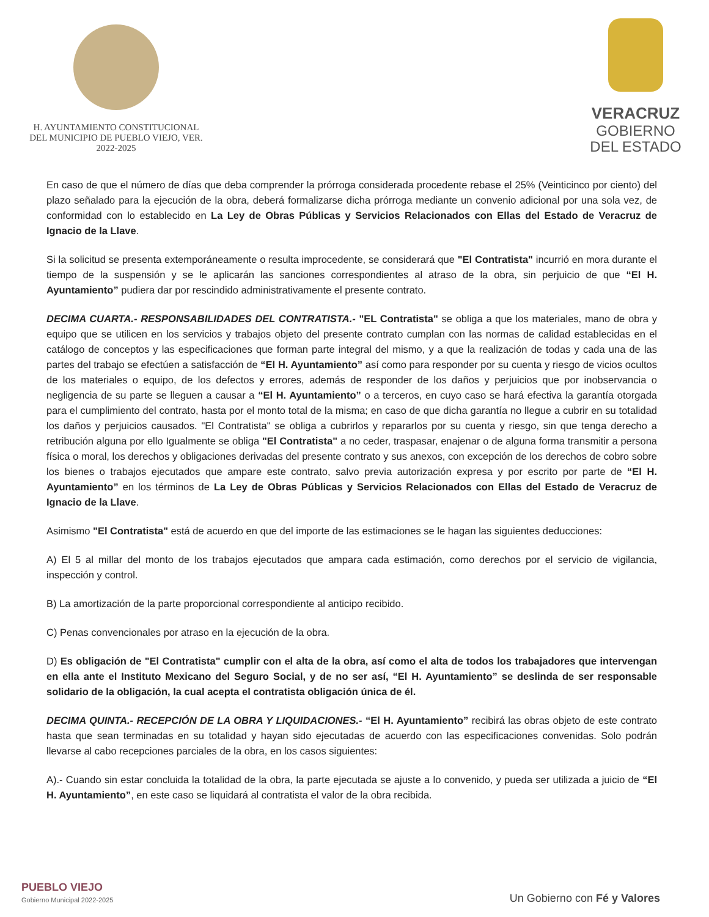H. AYUNTAMIENTO CONSTITUCIONAL
DEL MUNICIPIO DE PUEBLO VIEJO, VER.
2022-2025
VERACRUZ
GOBIERNO
DEL ESTADO
En caso de que el número de días que deba comprender la prórroga considerada procedente rebase el 25% (Veinticinco por ciento) del plazo señalado para la ejecución de la obra, deberá formalizarse dicha prórroga mediante un convenio adicional por una sola vez, de conformidad con lo establecido en La Ley de Obras Públicas y Servicios Relacionados con Ellas del Estado de Veracruz de Ignacio de la Llave.
Si la solicitud se presenta extemporáneamente o resulta improcedente, se considerará que "El Contratista" incurrió en mora durante el tiempo de la suspensión y se le aplicarán las sanciones correspondientes al atraso de la obra, sin perjuicio de que “El H. Ayuntamiento” pudiera dar por rescindido administrativamente el presente contrato.
DECIMA CUARTA.- RESPONSABILIDADES DEL CONTRATISTA.- "EL Contratista" se obliga a que los materiales, mano de obra y equipo que se utilicen en los servicios y trabajos objeto del presente contrato cumplan con las normas de calidad establecidas en el catálogo de conceptos y las especificaciones que forman parte integral del mismo, y a que la realización de todas y cada una de las partes del trabajo se efectúen a satisfacción de “El H. Ayuntamiento” así como para responder por su cuenta y riesgo de vicios ocultos de los materiales o equipo, de los defectos y errores, además de responder de los daños y perjuicios que por inobservancia o negligencia de su parte se lleguen a causar a “El H. Ayuntamiento” o a terceros, en cuyo caso se hará efectiva la garantía otorgada para el cumplimiento del contrato, hasta por el monto total de la misma; en caso de que dicha garantía no llegue a cubrir en su totalidad los daños y perjuicios causados. "El Contratista" se obliga a cubrirlos y repararlos por su cuenta y riesgo, sin que tenga derecho a retribución alguna por ello Igualmente se obliga "El Contratista" a no ceder, traspasar, enajenar o de alguna forma transmitir a persona física o moral, los derechos y obligaciones derivadas del presente contrato y sus anexos, con excepción de los derechos de cobro sobre los bienes o trabajos ejecutados que ampare este contrato, salvo previa autorización expresa y por escrito por parte de “El H. Ayuntamiento” en los términos de La Ley de Obras Públicas y Servicios Relacionados con Ellas del Estado de Veracruz de Ignacio de la Llave.
Asimismo "El Contratista" está de acuerdo en que del importe de las estimaciones se le hagan las siguientes deducciones:
A) El 5 al millar del monto de los trabajos ejecutados que ampara cada estimación, como derechos por el servicio de vigilancia, inspección y control.
B) La amortización de la parte proporcional correspondiente al anticipo recibido.
C) Penas convencionales por atraso en la ejecución de la obra.
D) Es obligación de "El Contratista" cumplir con el alta de la obra, así como el alta de todos los trabajadores que intervengan en ella ante el Instituto Mexicano del Seguro Social, y de no ser así, “El H. Ayuntamiento” se deslinda de ser responsable solidario de la obligación, la cual acepta el contratista obligación única de él.
DECIMA QUINTA.- RECEPCIÓN DE LA OBRA Y LIQUIDACIONES.- “El H. Ayuntamiento” recibirá las obras objeto de este contrato hasta que sean terminadas en su totalidad y hayan sido ejecutadas de acuerdo con las especificaciones convenidas. Solo podrán llevarse al cabo recepciones parciales de la obra, en los casos siguientes:
A).- Cuando sin estar concluida la totalidad de la obra, la parte ejecutada se ajuste a lo convenido, y pueda ser utilizada a juicio de “El H. Ayuntamiento”, en este caso se liquidará al contratista el valor de la obra recibida.
PUEBLO VIEJO
Gobierno Municipal 2022-2025
Un Gobierno con Fé y Valores